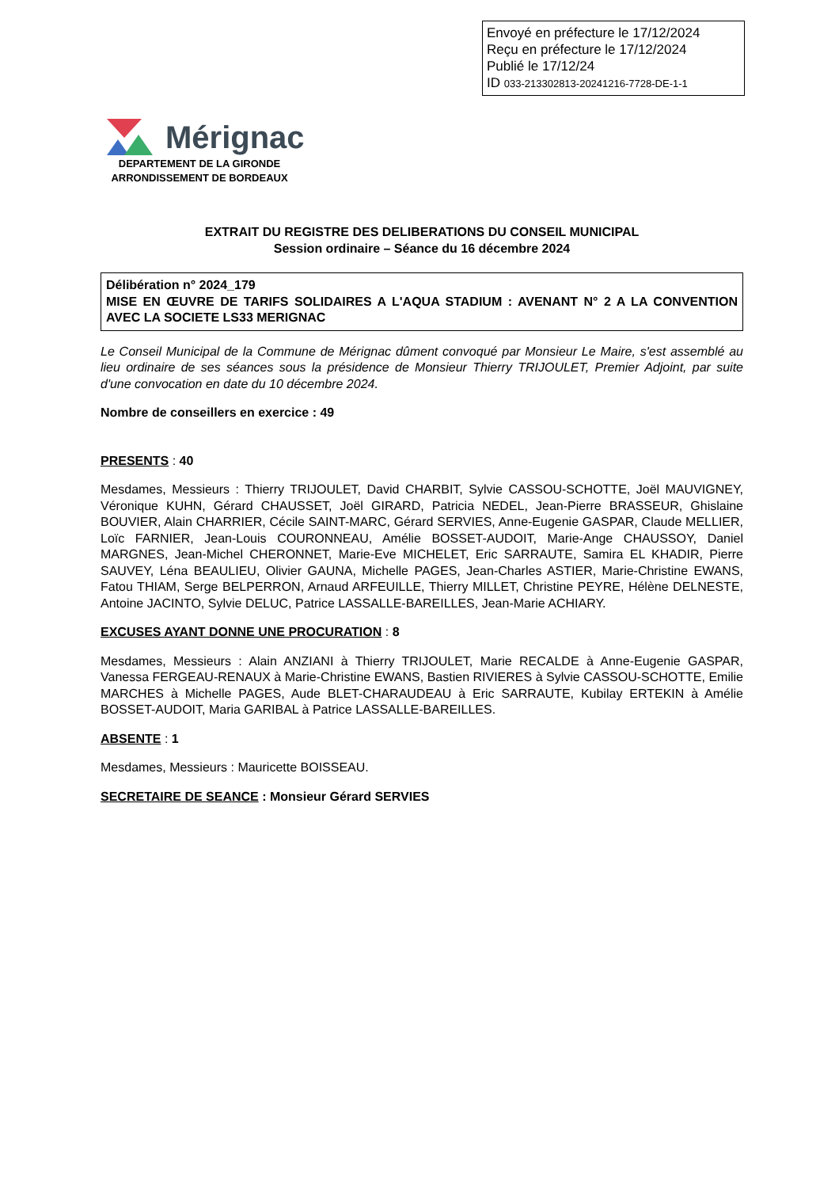Envoyé en préfecture le 17/12/2024
Reçu en préfecture le 17/12/2024
Publié le 17/12/24
ID 033-213302813-20241216-7728-DE-1-1
Mérignac
DEPARTEMENT DE LA GIRONDE
ARRONDISSEMENT DE BORDEAUX
EXTRAIT DU REGISTRE DES DELIBERATIONS DU CONSEIL MUNICIPAL
Session ordinaire – Séance du 16 décembre 2024
Délibération n° 2024_179
MISE EN ŒUVRE DE TARIFS SOLIDAIRES A L'AQUA STADIUM : AVENANT N° 2 A LA CONVENTION AVEC LA SOCIETE LS33 MERIGNAC
Le Conseil Municipal de la Commune de Mérignac dûment convoqué par Monsieur Le Maire, s'est assemblé au lieu ordinaire de ses séances sous la présidence de Monsieur Thierry TRIJOULET, Premier Adjoint, par suite d'une convocation en date du 10 décembre 2024.
Nombre de conseillers en exercice : 49
PRESENTS : 40
Mesdames, Messieurs : Thierry TRIJOULET, David CHARBIT, Sylvie CASSOU-SCHOTTE, Joël MAUVIGNEY, Véronique KUHN, Gérard CHAUSSET, Joël GIRARD, Patricia NEDEL, Jean-Pierre BRASSEUR, Ghislaine BOUVIER, Alain CHARRIER, Cécile SAINT-MARC, Gérard SERVIES, Anne-Eugenie GASPAR, Claude MELLIER, Loïc FARNIER, Jean-Louis COURONNEAU, Amélie BOSSET-AUDOIT, Marie-Ange CHAUSSOY, Daniel MARGNES, Jean-Michel CHERONNET, Marie-Eve MICHELET, Eric SARRAUTE, Samira EL KHADIR, Pierre SAUVEY, Léna BEAULIEU, Olivier GAUNA, Michelle PAGES, Jean-Charles ASTIER, Marie-Christine EWANS, Fatou THIAM, Serge BELPERRON, Arnaud ARFEUILLE, Thierry MILLET, Christine PEYRE, Hélène DELNESTE, Antoine JACINTO, Sylvie DELUC, Patrice LASSALLE-BAREILLES, Jean-Marie ACHIARY.
EXCUSES AYANT DONNE UNE PROCURATION : 8
Mesdames, Messieurs : Alain ANZIANI à Thierry TRIJOULET, Marie RECALDE à Anne-Eugenie GASPAR, Vanessa FERGEAU-RENAUX à Marie-Christine EWANS, Bastien RIVIERES à Sylvie CASSOU-SCHOTTE, Emilie MARCHES à Michelle PAGES, Aude BLET-CHARAUDEAU à Eric SARRAUTE, Kubilay ERTEKIN à Amélie BOSSET-AUDOIT, Maria GARIBAL à Patrice LASSALLE-BAREILLES.
ABSENTE : 1
Mesdames, Messieurs : Mauricette BOISSEAU.
SECRETAIRE DE SEANCE : Monsieur Gérard SERVIES